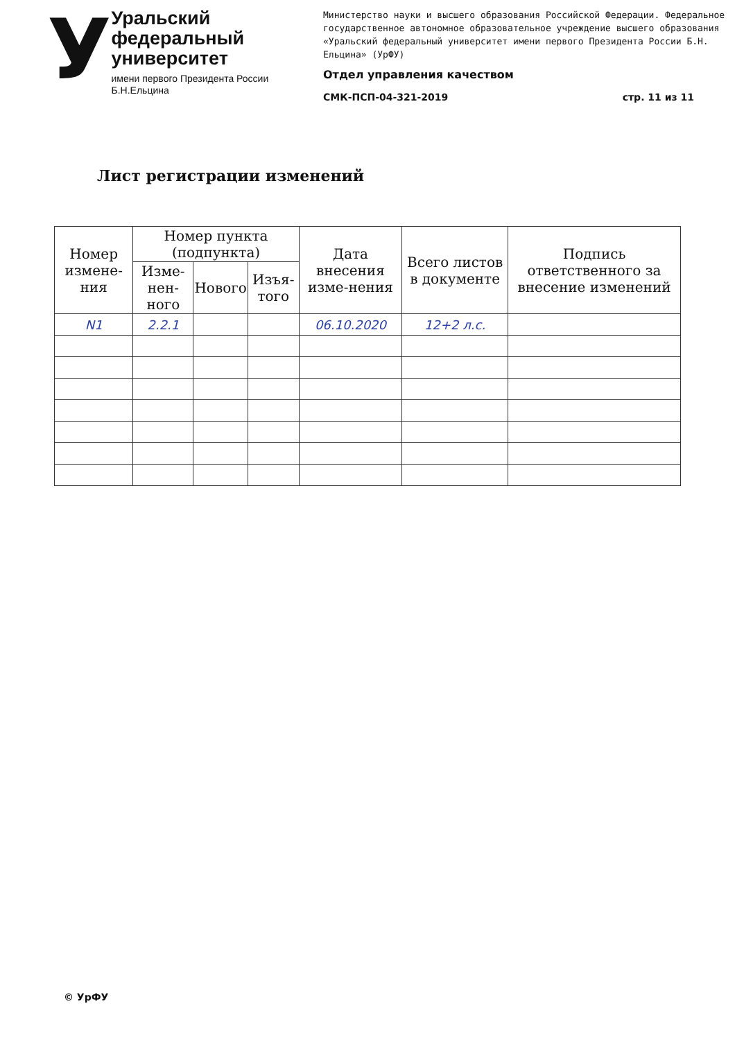У
Уральский федеральный университет
имени первого Президента России Б.Н.Ельцина
Министерство науки и высшего образования Российской Федерации. Федеральное государственное автономное образовательное учреждение высшего образования «Уральский федеральный университет имени первого Президента России Б.Н. Ельцина» (УрФУ)
Отдел управления качеством
СМК-ПСП-04-321-2019 стр. 11 из 11
Лист регистрации изменений
| Номер измене-ния | Номер пункта (подпункта) | | | Дата внесения изме-нения | Всего листов в документе | Подпись ответственного за внесение изменений |
| --- | --- | --- | --- | --- | --- | --- |
| | Изме-нен-ного | Нового | Изъя-того | | | |
| N1 | 2.2.1 | | | 06.10.2020 | 12+2 л.с. | |
© УрФУ